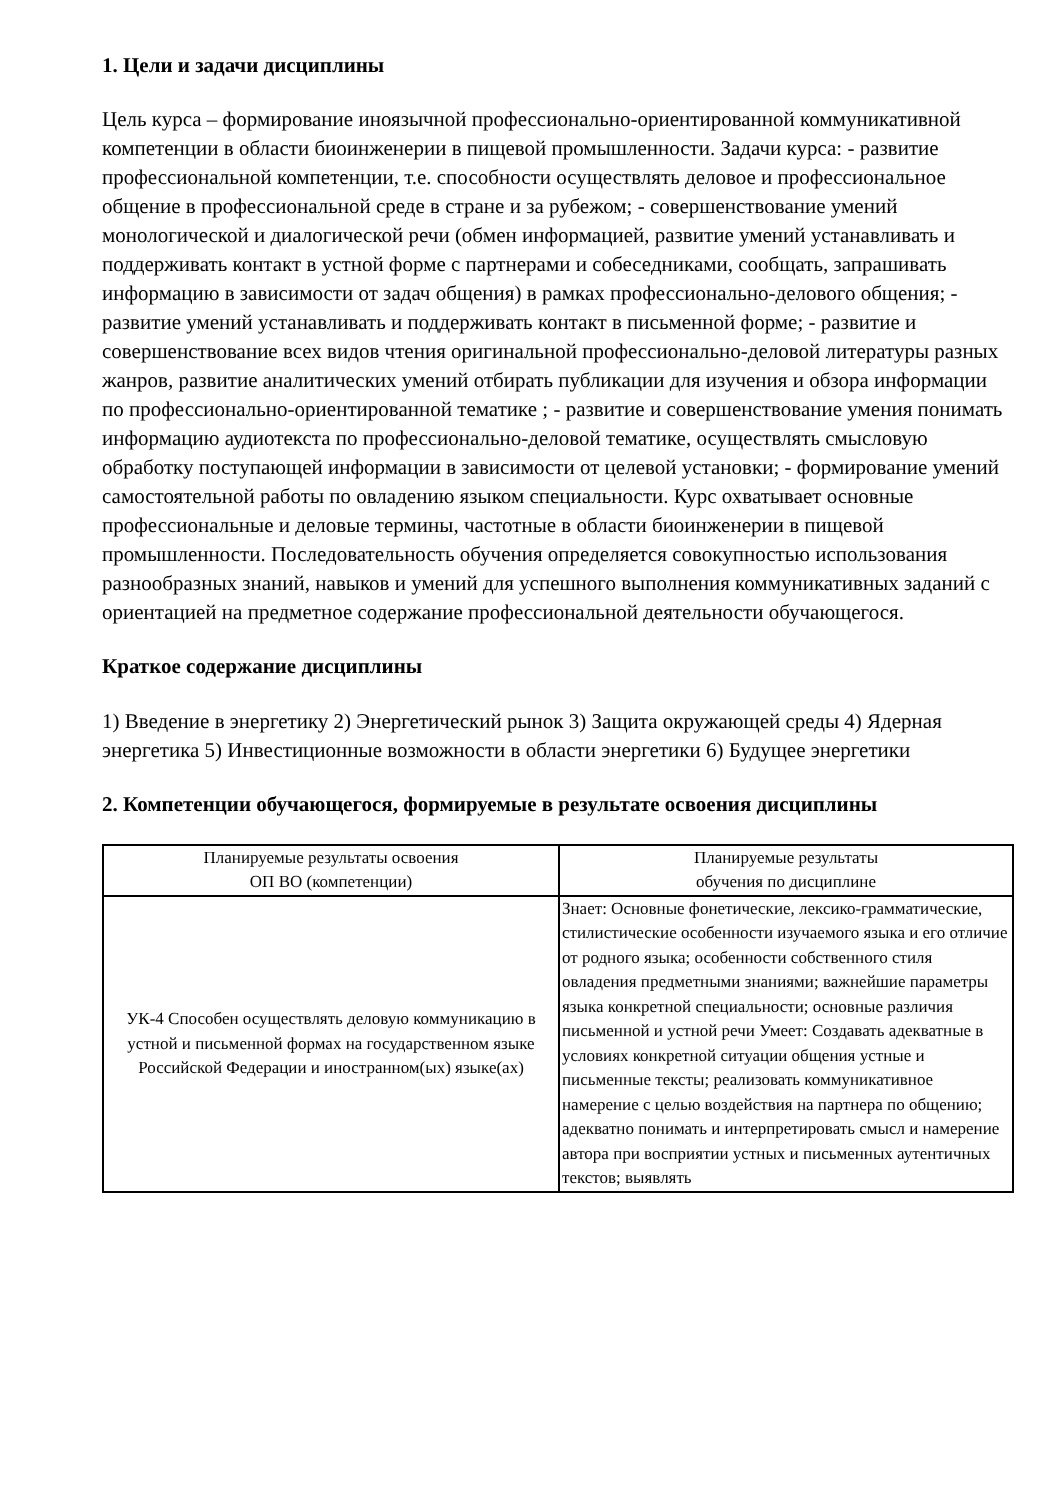1. Цели и задачи дисциплины
Цель курса – формирование иноязычной профессионально-ориентированной коммуникативной компетенции в области биоинженерии в пищевой промышленности. Задачи курса: - развитие профессиональной компетенции, т.е. способности осуществлять деловое и профессиональное общение в профессиональной среде в стране и за рубежом; - совершенствование умений монологической и диалогической речи (обмен информацией, развитие умений устанавливать и поддерживать контакт в устной форме с партнерами и собеседниками, сообщать, запрашивать информацию в зависимости от задач общения) в рамках профессионально-делового общения; - развитие умений устанавливать и поддерживать контакт в письменной форме; - развитие и совершенствование всех видов чтения оригинальной профессионально-деловой литературы разных жанров, развитие аналитических умений отбирать публикации для изучения и обзора информации по профессионально-ориентированной тематике ; - развитие и совершенствование умения понимать информацию аудиотекста по профессионально-деловой тематике, осуществлять смысловую обработку поступающей информации в зависимости от целевой установки; - формирование умений самостоятельной работы по овладению языком специальности. Курс охватывает основные профессиональные и деловые термины, частотные в области биоинженерии в пищевой промышленности. Последовательность обучения определяется совокупностью использования разнообразных знаний, навыков и умений для успешного выполнения коммуникативных заданий с ориентацией на предметное содержание профессиональной деятельности обучающегося.
Краткое содержание дисциплины
1) Введение в энергетику 2) Энергетический рынок 3) Защита окружающей среды 4) Ядерная энергетика 5) Инвестиционные возможности в области энергетики 6) Будущее энергетики
2. Компетенции обучающегося, формируемые в результате освоения дисциплины
| Планируемые результаты освоения ОП ВО (компетенции) | Планируемые результаты обучения по дисциплине |
| --- | --- |
| УК-4 Способен осуществлять деловую коммуникацию в устной и письменной формах на государственном языке Российской Федерации и иностранном(ых) языке(ах) | Знает: Основные фонетические, лексико-грамматические, стилистические особенности изучаемого языка и его отличие от родного языка; особенности собственного стиля овладения предметными знаниями; важнейшие параметры языка конкретной специальности; основные различия письменной и устной речи Умеет: Создавать адекватные в условиях конкретной ситуации общения устные и письменные тексты; реализовать коммуникативное намерение с целью воздействия на партнера по общению; адекватно понимать и интерпретировать смысл и намерение автора при восприятии устных и письменных аутентичных текстов; выявлять |